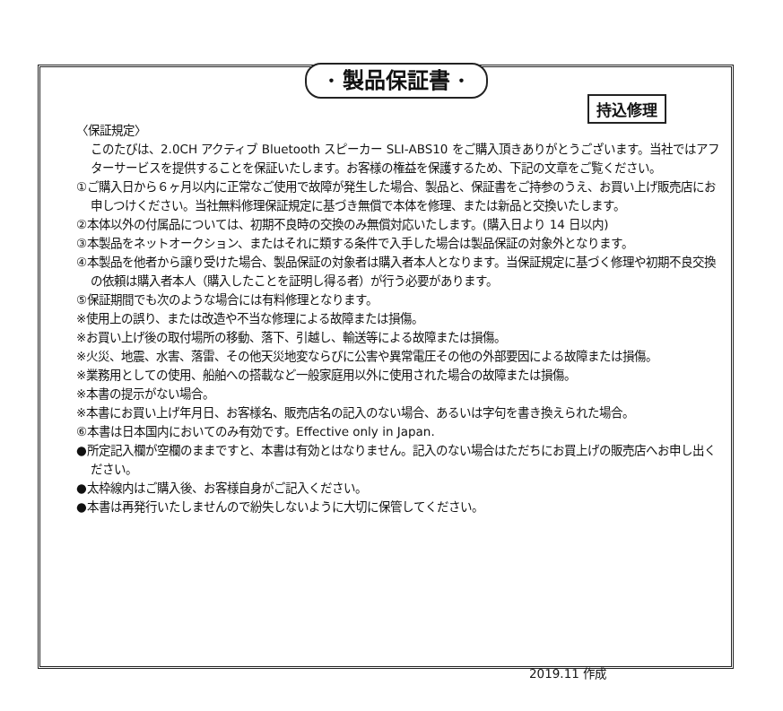· 製品保証書 ·
持込修理
〈保証規定〉
このたびは、2.0CH アクティブ Bluetooth スピーカー SLI-ABS10 をご購入頂きありがとうございます。当社ではアフターサービスを提供することを保証いたします。お客様の権益を保護するため、下記の文章をご覧ください。
①ご購入日から６ヶ月以内に正常なご使用で故障が発生した場合、製品と、保証書をご持参のうえ、お買い上げ販売店にお申しつけください。当社無料修理保証規定に基づき無償で本体を修理、または新品と交換いたします。
②本体以外の付属品については、初期不良時の交換のみ無償対応いたします。(購入日より 14 日以内)
③本製品をネットオークション、またはそれに類する条件で入手した場合は製品保証の対象外となります。
④本製品を他者から譲り受けた場合、製品保証の対象者は購入者本人となります。当保証規定に基づく修理や初期不良交換の依頼は購入者本人（購入したことを証明し得る者）が行う必要があります。
⑤保証期間でも次のような場合には有料修理となります。
※使用上の誤り、または改造や不当な修理による故障または損傷。
※お買い上げ後の取付場所の移動、落下、引越し、輸送等による故障または損傷。
※火災、地震、水害、落雷、その他天災地変ならびに公害や異常電圧その他の外部要因による故障または損傷。
※業務用としての使用、船舶への搭載など一般家庭用以外に使用された場合の故障または損傷。
※本書の提示がない場合。
※本書にお買い上げ年月日、お客様名、販売店名の記入のない場合、あるいは字句を書き換えられた場合。
⑥本書は日本国内においてのみ有効です。Effective only in Japan.
●所定記入欄が空欄のままですと、本書は有効とはなりません。記入のない場合はただちにお買上げの販売店へお申し出ください。
●太枠線内はご購入後、お客様自身がご記入ください。
●本書は再発行いたしませんので紛失しないように大切に保管してください。
2019.11 作成